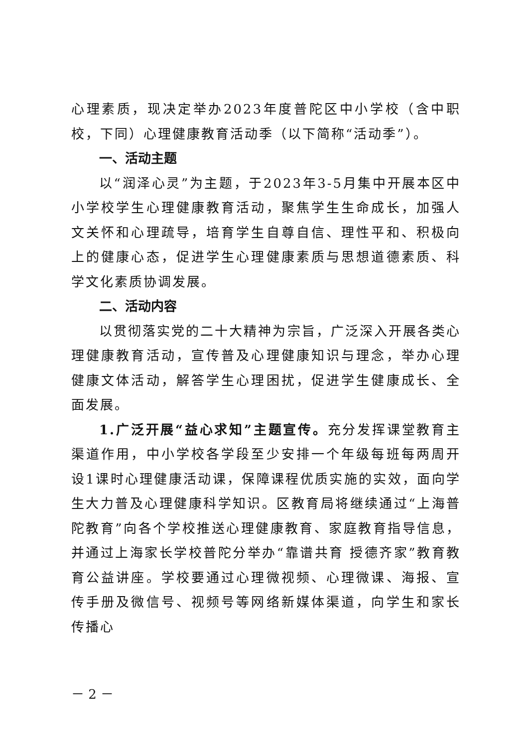心理素质，现决定举办2023年度普陀区中小学校（含中职校，下同）心理健康教育活动季（以下简称“活动季”）。
一、活动主题
以“润泽心灵”为主题，于2023年3-5月集中开展本区中小学校学生心理健康教育活动，聚焦学生生命成长，加强人文关怀和心理疏导，培育学生自尊自信、理性平和、积极向上的健康心态，促进学生心理健康素质与思想道德素质、科学文化素质协调发展。
二、活动内容
以贯彻落实党的二十大精神为宗旨，广泛深入开展各类心理健康教育活动，宣传普及心理健康知识与理念，举办心理健康文体活动，解答学生心理困扰，促进学生健康成长、全面发展。
1.广泛开展“益心求知”主题宣传。充分发挥课堂教育主渠道作用，中小学校各学段至少安排一个年级每班每两周开设1课时心理健康活动课，保障课程优质实施的实效，面向学生大力普及心理健康科学知识。区教育局将继续通过“上海普陀教育”向各个学校推送心理健康教育、家庭教育指导信息，并通过上海家长学校普陀分举办“靠谱共育 授德齐家”教育教育公益讲座。学校要通过心理微视频、心理微课、海报、宣传手册及微信号、视频号等网络新媒体渠道，向学生和家长传播心
－ 2 －